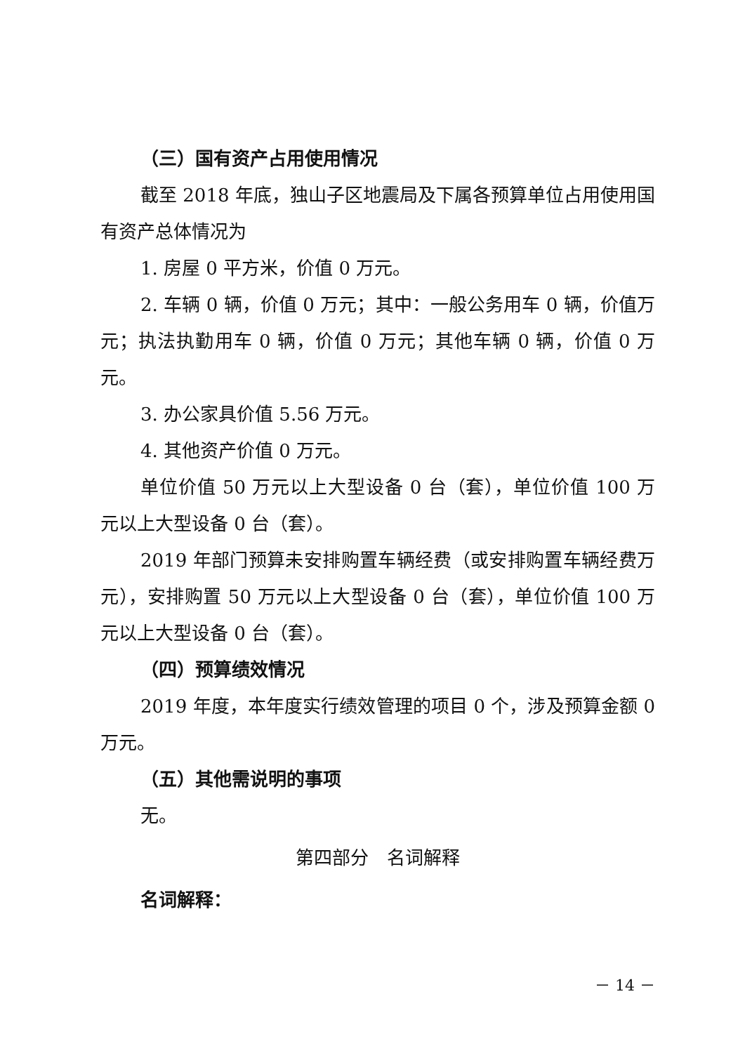（三）国有资产占用使用情况
截至 2018 年底，独山子区地震局及下属各预算单位占用使用国有资产总体情况为
1. 房屋 0 平方米，价值 0 万元。
2. 车辆 0 辆，价值 0 万元；其中：一般公务用车 0 辆，价值万元；执法执勤用车 0 辆，价值 0 万元；其他车辆 0 辆，价值 0 万元。
3. 办公家具价值 5.56 万元。
4. 其他资产价值 0 万元。
单位价值 50 万元以上大型设备 0 台（套），单位价值 100 万元以上大型设备 0 台（套）。
2019 年部门预算未安排购置车辆经费（或安排购置车辆经费万元），安排购置 50 万元以上大型设备 0 台（套），单位价值 100 万元以上大型设备 0 台（套）。
（四）预算绩效情况
2019 年度，本年度实行绩效管理的项目 0 个，涉及预算金额 0 万元。
（五）其他需说明的事项
无。
第四部分　名词解释
名词解释：
－ 14 －